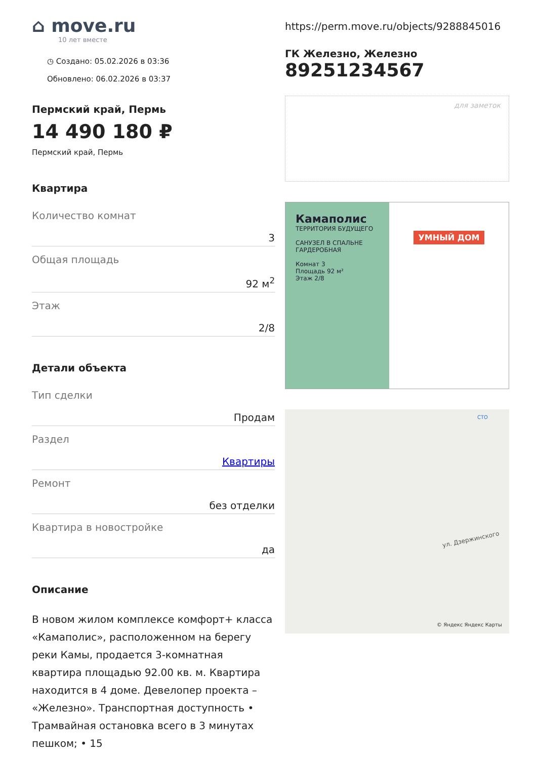⌂ move.ru
10 лет вместе
◷ Создано: 05.02.2026 в 03:36
Обновлено: 06.02.2026 в 03:37
Пермский край, Пермь
14 490 180 ₽
Пермский край, Пермь
Квартира
Количество комнат
3
Общая площадь
92 м<sup>2</sup>
Этаж
2/8
Детали объекта
Тип сделки
Продам
Раздел
Квартиры
Ремонт
без отделки
Квартира в новостройке
да
Описание
В новом жилом комплексе комфорт+ класса «Камаполис», расположенном на берегу реки Камы, продается 3-комнатная квартира площадью 92.00 кв. м. Квартира находится в 4 доме. Девелопер проекта – «Железно». Транспортная доступность • Трамвайная остановка всего в 3 минутах пешком; • 15
https://perm.move.ru/objects/9288845016
ГК Железно, Железно
89251234567
для заметок
Камаполис
ТЕРРИТОРИЯ БУДУЩЕГО
САНУЗЕЛ В СПАЛЬНЕ
ГАРДЕРОБНАЯ
Комнат 3
Площадь 92 м²
Этаж 2/8
УМНЫЙ ДОМ
СТО
ул. Дзержинского
© Яндекс Яндекс Карты